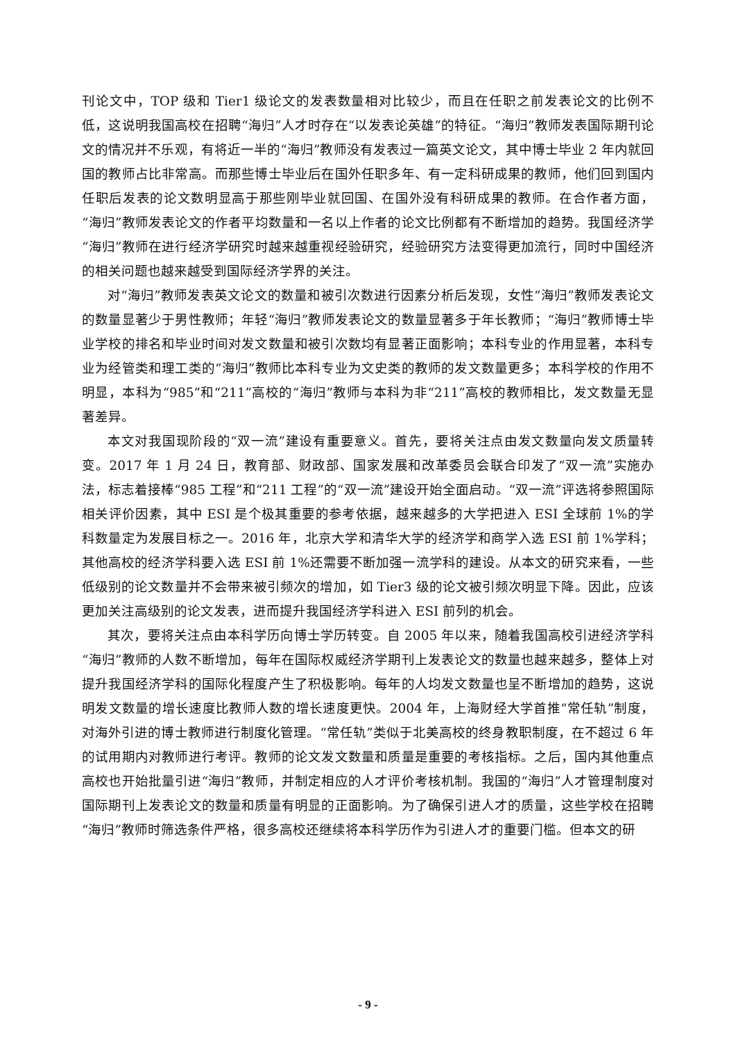刊论文中，TOP 级和 Tier1 级论文的发表数量相对比较少，而且在任职之前发表论文的比例不低，这说明我国高校在招聘“海归”人才时存在“以发表论英雄”的特征。“海归”教师发表国际期刊论文的情况并不乐观，有将近一半的“海归”教师没有发表过一篇英文论文，其中博士毕业 2 年内就回国的教师占比非常高。而那些博士毕业后在国外任职多年、有一定科研成果的教师，他们回到国内任职后发表的论文数明显高于那些刚毕业就回国、在国外没有科研成果的教师。在合作者方面，“海归”教师发表论文的作者平均数量和一名以上作者的论文比例都有不断增加的趋势。我国经济学“海归”教师在进行经济学研究时越来越重视经验研究，经验研究方法变得更加流行，同时中国经济的相关问题也越来越受到国际经济学界的关注。
对“海归”教师发表英文论文的数量和被引次数进行因素分析后发现，女性“海归”教师发表论文的数量显著少于男性教师；年轻“海归”教师发表论文的数量显著多于年长教师；“海归”教师博士毕业学校的排名和毕业时间对发文数量和被引次数均有显著正面影响；本科专业的作用显著，本科专业为经管类和理工类的“海归”教师比本科专业为文史类的教师的发文数量更多；本科学校的作用不明显，本科为“985”和“211”高校的“海归”教师与本科为非“211”高校的教师相比，发文数量无显著差异。
本文对我国现阶段的“双一流”建设有重要意义。首先，要将关注点由发文数量向发文质量转变。2017 年 1 月 24 日，教育部、财政部、国家发展和改革委员会联合印发了“双一流”实施办法，标志着接棒“985 工程”和“211 工程”的“双一流”建设开始全面启动。“双一流”评选将参照国际相关评价因素，其中 ESI 是个极其重要的参考依据，越来越多的大学把进入 ESI 全球前 1%的学科数量定为发展目标之一。2016 年，北京大学和清华大学的经济学和商学入选 ESI 前 1%学科；其他高校的经济学科要入选 ESI 前 1%还需要不断加强一流学科的建设。从本文的研究来看，一些低级别的论文数量并不会带来被引频次的增加，如 Tier3 级的论文被引频次明显下降。因此，应该更加关注高级别的论文发表，进而提升我国经济学科进入 ESI 前列的机会。
其次，要将关注点由本科学历向博士学历转变。自 2005 年以来，随着我国高校引进经济学科“海归”教师的人数不断增加，每年在国际权威经济学期刊上发表论文的数量也越来越多，整体上对提升我国经济学科的国际化程度产生了积极影响。每年的人均发文数量也呈不断增加的趋势，这说明发文数量的增长速度比教师人数的增长速度更快。2004 年，上海财经大学首推“常任轨”制度，对海外引进的博士教师进行制度化管理。“常任轨”类似于北美高校的终身教职制度，在不超过 6 年的试用期内对教师进行考评。教师的论文发文数量和质量是重要的考核指标。之后，国内其他重点高校也开始批量引进“海归”教师，并制定相应的人才评价考核机制。我国的“海归”人才管理制度对国际期刊上发表论文的数量和质量有明显的正面影响。为了确保引进人才的质量，这些学校在招聘“海归”教师时筛选条件严格，很多高校还继续将本科学历作为引进人才的重要门槛。但本文的研
- 9 -